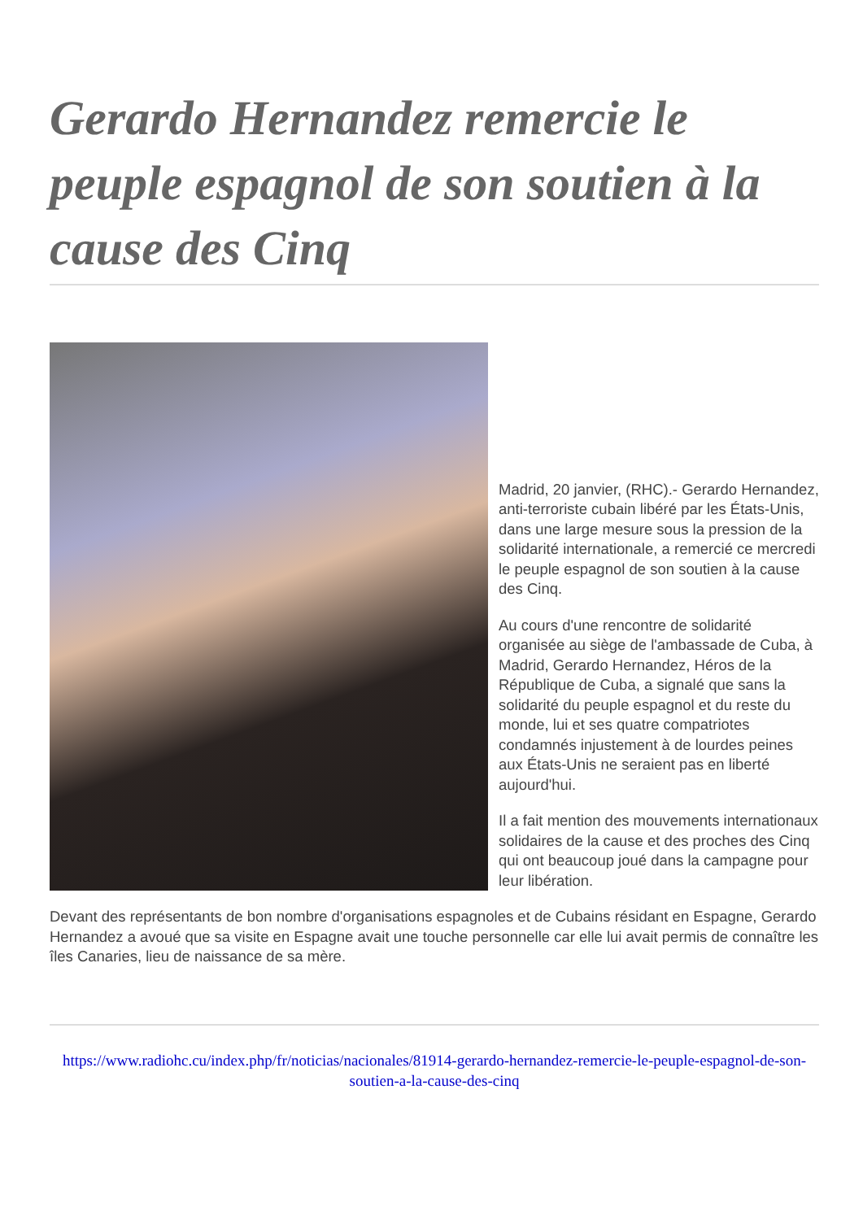Gerardo Hernandez remercie le peuple espagnol de son soutien à la cause des Cinq
Madrid, 20 janvier, (RHC).- Gerardo Hernandez, anti-terroriste cubain libéré par les États-Unis, dans une large mesure sous la pression de la solidarité internationale, a remercié ce mercredi le peuple espagnol de son soutien à la cause des Cinq.
Au cours d'une rencontre de solidarité organisée au siège de l'ambassade de Cuba, à Madrid, Gerardo Hernandez, Héros de la République de Cuba, a signalé que sans la solidarité du peuple espagnol et du reste du monde, lui et ses quatre compatriotes condamnés injustement à de lourdes peines aux États-Unis ne seraient pas en liberté aujourd'hui.
Il a fait mention des mouvements internationaux solidaires de la cause et des proches des Cinq qui ont beaucoup joué dans la campagne pour leur libération.
Devant des représentants de bon nombre d'organisations espagnoles et de Cubains résidant en Espagne, Gerardo Hernandez a avoué que sa visite en Espagne avait une touche personnelle car elle lui avait permis de connaître les îles Canaries, lieu de naissance de sa mère.
https://www.radiohc.cu/index.php/fr/noticias/nacionales/81914-gerardo-hernandez-remercie-le-peuple-espagnol-de-son-soutien-a-la-cause-des-cinq